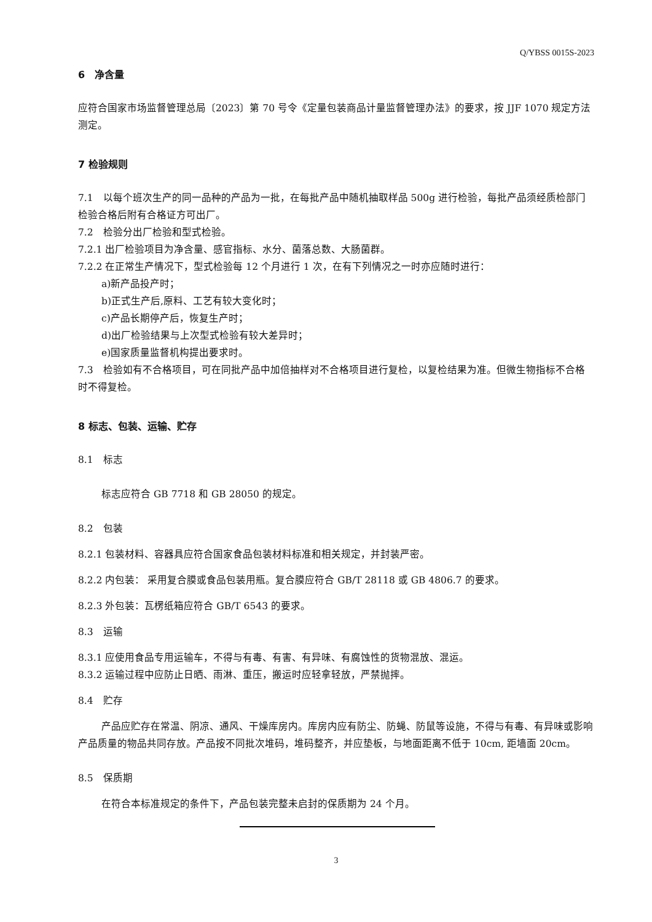Q/YBSS 0015S-2023
6　净含量
应符合国家市场监督管理总局〔2023〕第 70 号令《定量包装商品计量监督管理办法》的要求，按 JJF 1070 规定方法测定。
7 检验规则
7.1　以每个班次生产的同一品种的产品为一批，在每批产品中随机抽取样品 500g 进行检验，每批产品须经质检部门检验合格后附有合格证方可出厂。
7.2　检验分出厂检验和型式检验。
7.2.1 出厂检验项目为净含量、感官指标、水分、菌落总数、大肠菌群。
7.2.2 在正常生产情况下，型式检验每 12 个月进行 1 次，在有下列情况之一时亦应随时进行：
a)新产品投产时；
b)正式生产后,原料、工艺有较大变化时；
c)产品长期停产后，恢复生产时；
d)出厂检验结果与上次型式检验有较大差异时；
e)国家质量监督机构提出要求时。
7.3　检验如有不合格项目，可在同批产品中加倍抽样对不合格项目进行复检，以复检结果为准。但微生物指标不合格时不得复检。
8 标志、包装、运输、贮存
8.1　标志
标志应符合 GB 7718 和 GB 28050 的规定。
8.2　包装
8.2.1 包装材料、容器具应符合国家食品包装材料标准和相关规定，并封装严密。
8.2.2 内包装： 采用复合膜或食品包装用瓶。复合膜应符合 GB/T 28118 或 GB 4806.7 的要求。
8.2.3 外包装：瓦楞纸箱应符合 GB/T 6543 的要求。
8.3　运输
8.3.1 应使用食品专用运输车，不得与有毒、有害、有异味、有腐蚀性的货物混放、混运。
8.3.2 运输过程中应防止日晒、雨淋、重压，搬运时应轻拿轻放，严禁抛摔。
8.4　贮存
产品应贮存在常温、阴凉、通风、干燥库房内。库房内应有防尘、防蝇、防鼠等设施，不得与有毒、有异味或影响产品质量的物品共同存放。产品按不同批次堆码，堆码整齐，并应垫板，与地面距离不低于 10cm, 距墙面 20cm。
8.5　保质期
在符合本标准规定的条件下，产品包装完整未启封的保质期为 24 个月。
3